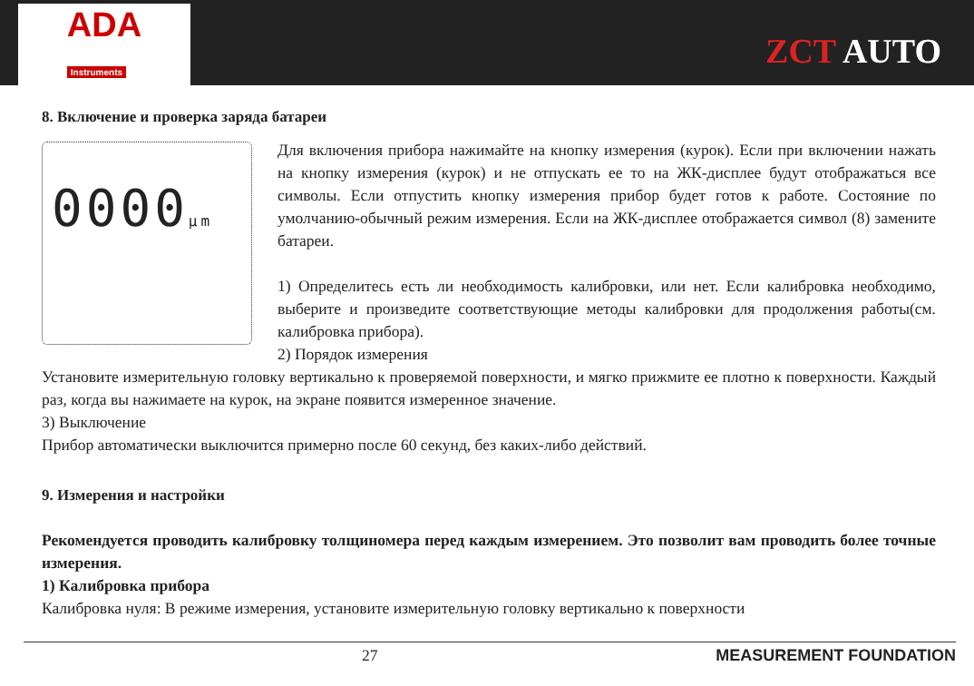ADA
Instruments
ZCT AUTO
8. Включение и проверка заряда батареи
0000µm
Для включения прибора нажимайте на кнопку измерения (курок). Если при включении нажать на кнопку измерения (курок) и не отпускать ее то на ЖК-дисплее будут отображаться все символы. Если отпустить кнопку измерения прибор будет готов к работе. Состояние по умолчанию-обычный режим измерения. Если на ЖК-дисплее отображается символ (8) замените батареи.
1) Определитесь есть ли необходимость калибровки, или нет. Если калибровка необходимо, выберите и произведите соответствующие методы калибровки для продолжения работы(см. калибровка прибора).
2) Порядок измерения
Установите измерительную головку вертикально к проверяемой поверхности, и мягко прижмите ее плотно к поверхности. Каждый раз, когда вы нажимаете на курок, на экране появится измеренное значение.
3) Выключение
Прибор автоматически выключится примерно после 60 секунд, без каких-либо действий.
9. Измерения и настройки
Рекомендуется проводить калибровку толщиномера перед каждым измерением. Это позволит вам проводить более точные измерения.
1) Калибровка прибора
Калибровка нуля: В режиме измерения, установите измерительную головку вертикально к поверхности
27 MEASUREMENT FOUNDATION